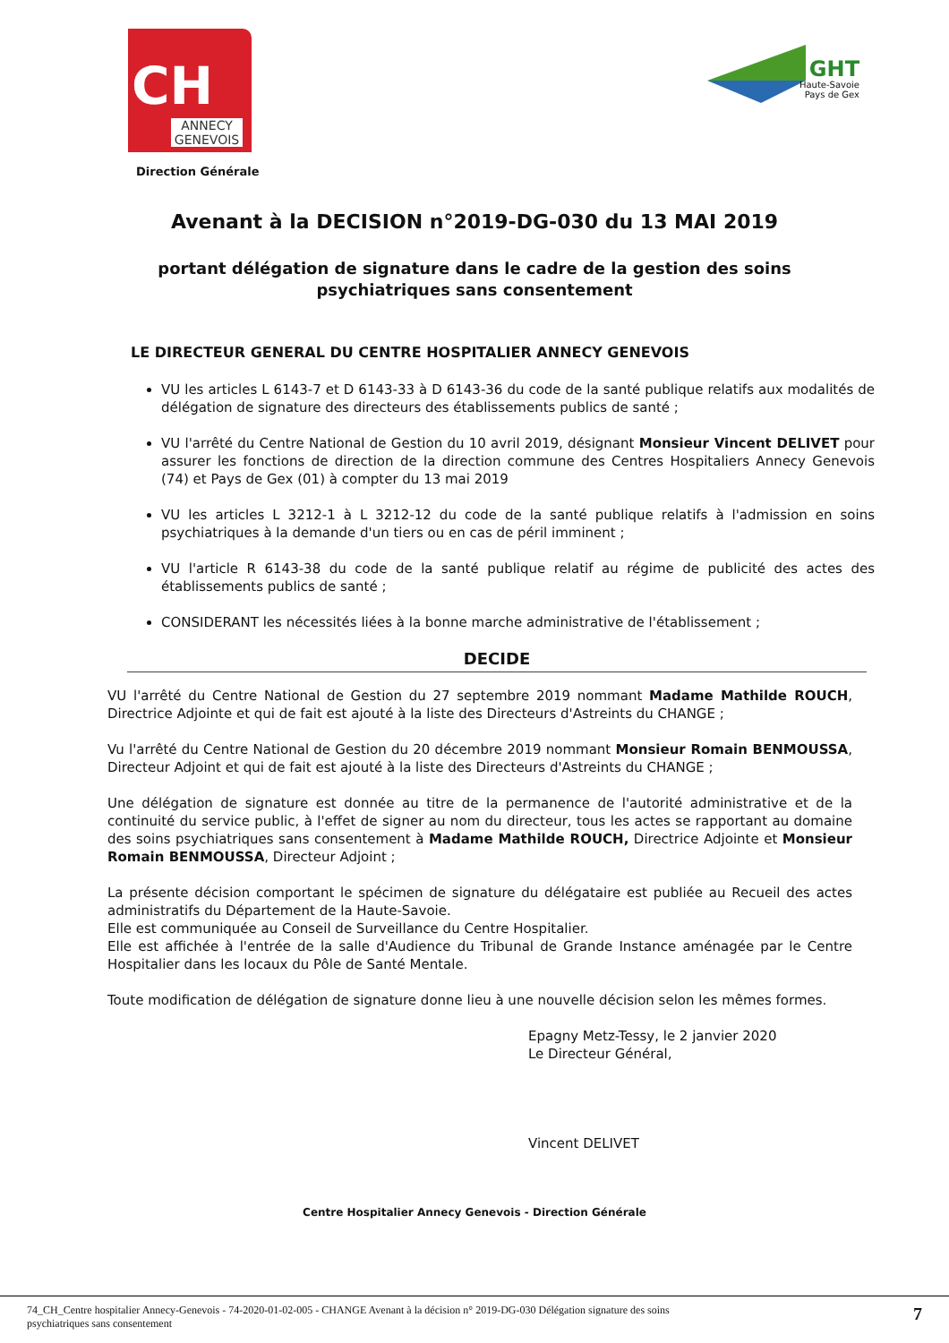CH
ANNECY GENEVOIS
Direction Générale
GHT
Haute-Savoie
Pays de Gex
Avenant à la DECISION n°2019-DG-030 du 13 MAI 2019
portant délégation de signature dans le cadre de la gestion des soins
psychiatriques sans consentement
LE DIRECTEUR GENERAL DU CENTRE HOSPITALIER ANNECY GENEVOIS
VU les articles L 6143-7 et D 6143-33 à D 6143-36 du code de la santé publique relatifs aux modalités de délégation de signature des directeurs des établissements publics de santé ;
VU l'arrêté du Centre National de Gestion du 10 avril 2019, désignant Monsieur Vincent DELIVET pour assurer les fonctions de direction de la direction commune des Centres Hospitaliers Annecy Genevois (74) et Pays de Gex (01) à compter du 13 mai 2019
VU les articles L 3212-1 à L 3212-12 du code de la santé publique relatifs à l'admission en soins psychiatriques à la demande d'un tiers ou en cas de péril imminent ;
VU l'article R 6143-38 du code de la santé publique relatif au régime de publicité des actes des établissements publics de santé ;
CONSIDERANT les nécessités liées à la bonne marche administrative de l'établissement ;
DECIDE
VU l'arrêté du Centre National de Gestion du 27 septembre 2019 nommant Madame Mathilde ROUCH, Directrice Adjointe et qui de fait est ajouté à la liste des Directeurs d'Astreints du CHANGE ;
Vu l'arrêté du Centre National de Gestion du 20 décembre 2019 nommant Monsieur Romain BENMOUSSA, Directeur Adjoint et qui de fait est ajouté à la liste des Directeurs d'Astreints du CHANGE ;
Une délégation de signature est donnée au titre de la permanence de l'autorité administrative et de la continuité du service public, à l'effet de signer au nom du directeur, tous les actes se rapportant au domaine des soins psychiatriques sans consentement à Madame Mathilde ROUCH, Directrice Adjointe et Monsieur Romain BENMOUSSA, Directeur Adjoint ;
La présente décision comportant le spécimen de signature du délégataire est publiée au Recueil des actes administratifs du Département de la Haute-Savoie.
Elle est communiquée au Conseil de Surveillance du Centre Hospitalier.
Elle est affichée à l'entrée de la salle d'Audience du Tribunal de Grande Instance aménagée par le Centre Hospitalier dans les locaux du Pôle de Santé Mentale.
Toute modification de délégation de signature donne lieu à une nouvelle décision selon les mêmes formes.
Epagny Metz-Tessy, le 2 janvier 2020
Le Directeur Général,
Vincent DELIVET
Centre Hospitalier Annecy Genevois - Direction Générale
74_CH_Centre hospitalier Annecy-Genevois - 74-2020-01-02-005 - CHANGE Avenant à la décision n° 2019-DG-030 Délégation signature des soins
psychiatriques sans consentement 7